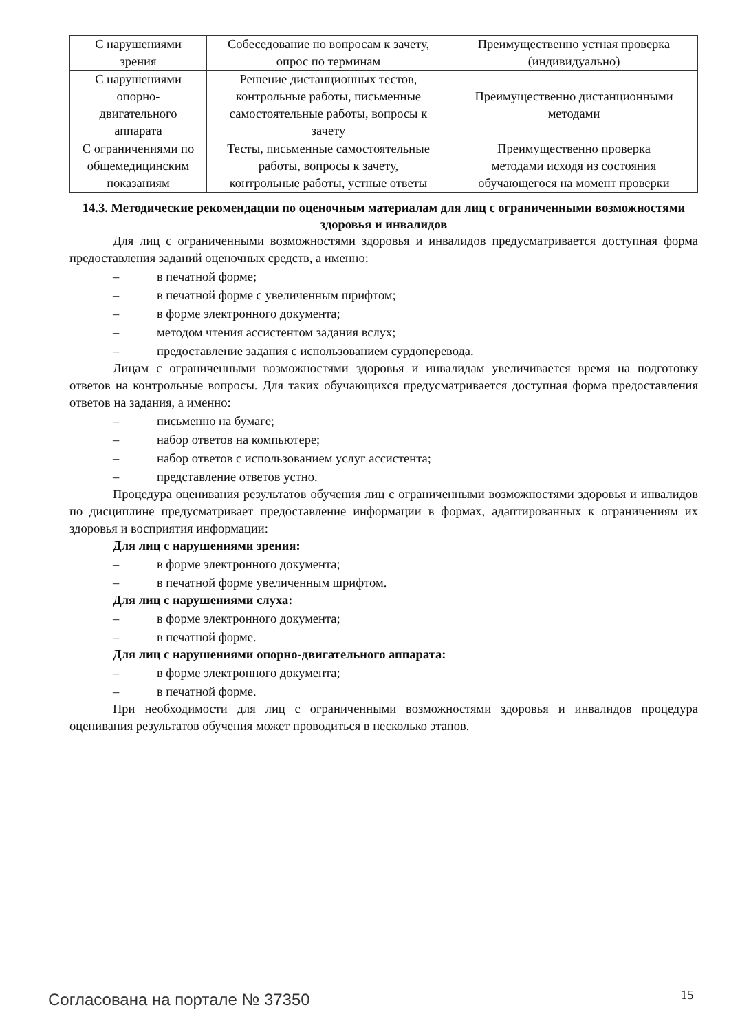| С нарушениями зрения | Собеседование по вопросам к зачету, опрос по терминам | Преимущественно устная проверка (индивидуально) |
| С нарушениями опорно- двигательного аппарата | Решение дистанционных тестов, контрольные работы, письменные самостоятельные работы, вопросы к зачету | Преимущественно дистанционными методами |
| С ограничениями по общемедицинским показаниям | Тесты, письменные самостоятельные работы, вопросы к зачету, контрольные работы, устные ответы | Преимущественно проверка методами исходя из состояния обучающегося на момент проверки |
14.3. Методические рекомендации по оценочным материалам для лиц с ограниченными возможностями здоровья и инвалидов
Для лиц с ограниченными возможностями здоровья и инвалидов предусматривается доступная форма предоставления заданий оценочных средств, а именно:
– в печатной форме;
– в печатной форме с увеличенным шрифтом;
– в форме электронного документа;
– методом чтения ассистентом задания вслух;
– предоставление задания с использованием сурдоперевода.
Лицам с ограниченными возможностями здоровья и инвалидам увеличивается время на подготовку ответов на контрольные вопросы. Для таких обучающихся предусматривается доступная форма предоставления ответов на задания, а именно:
– письменно на бумаге;
– набор ответов на компьютере;
– набор ответов с использованием услуг ассистента;
– представление ответов устно.
Процедура оценивания результатов обучения лиц с ограниченными возможностями здоровья и инвалидов по дисциплине предусматривает предоставление информации в формах, адаптированных к ограничениям их здоровья и восприятия информации:
Для лиц с нарушениями зрения:
– в форме электронного документа;
– в печатной форме увеличенным шрифтом.
Для лиц с нарушениями слуха:
– в форме электронного документа;
– в печатной форме.
Для лиц с нарушениями опорно-двигательного аппарата:
– в форме электронного документа;
– в печатной форме.
При необходимости для лиц с ограниченными возможностями здоровья и инвалидов процедура оценивания результатов обучения может проводиться в несколько этапов.
Согласована на портале № 37350 15